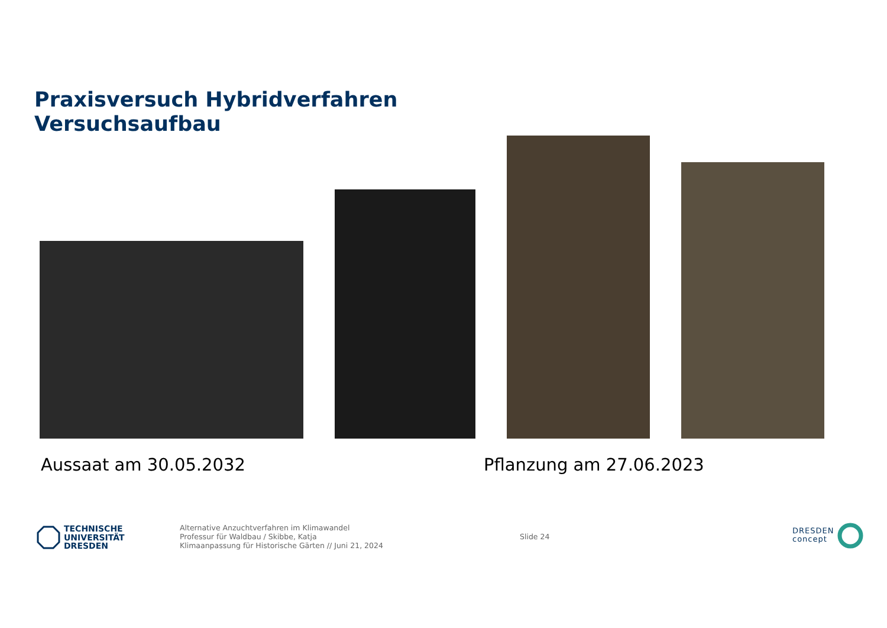Praxisversuch Hybridverfahren
Versuchsaufbau
Aussaat am 30.05.2032 Pflanzung am 27.06.2023
TECHNISCHE
UNIVERSITÄT
DRESDEN
Alternative Anzuchtverfahren im Klimawandel
Professur für Waldbau / Skibbe, Katja
Klimaanpassung für Historische Gärten // Juni 21, 2024
Slide 24
DRESDEN
concept